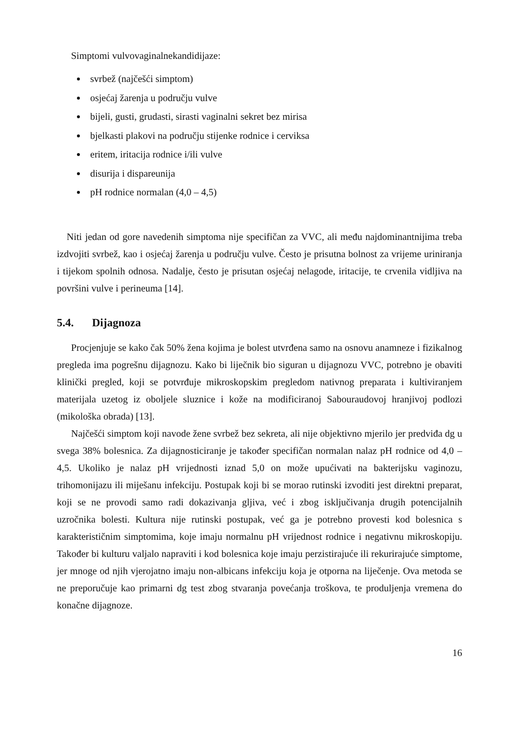Simptomi vulvovaginalnekandidijaze:
svrbež (najčešći simptom)
osjećaj žarenja u području vulve
bijeli, gusti, grudasti, sirasti vaginalni sekret bez mirisa
bjelkasti plakovi na području stijenke rodnice i cerviksa
eritem, iritacija rodnice i/ili vulve
disurija i dispareunija
pH rodnice normalan (4,0 – 4,5)
Niti jedan od gore navedenih simptoma nije specifičan za VVC, ali među najdominantnijima treba izdvojiti svrbež, kao i osjećaj žarenja u području vulve. Često je prisutna bolnost za vrijeme uriniranja i tijekom spolnih odnosa. Nadalje, često je prisutan osjećaj nelagode, iritacije, te crvenila vidljiva na površini vulve i perineuma [14].
5.4. Dijagnoza
Procjenjuje se kako čak 50% žena kojima je bolest utvrđena samo na osnovu anamneze i fizikalnog pregleda ima pogrešnu dijagnozu. Kako bi liječnik bio siguran u dijagnozu VVC, potrebno je obaviti klinički pregled, koji se potvrđuje mikroskopskim pregledom nativnog preparata i kultiviranjem materijala uzetog iz oboljele sluznice i kože na modificiranoj Sabouraudovoj hranjivoj podlozi (mikološka obrada) [13].
Najčešći simptom koji navode žene svrbež bez sekreta, ali nije objektivno mjerilo jer predviđa dg u svega 38% bolesnica. Za dijagnosticiranje je također specifičan normalan nalaz pH rodnice od 4,0 – 4,5. Ukoliko je nalaz pH vrijednosti iznad 5,0 on može upućivati na bakterijsku vaginozu, trihomonijazu ili miješanu infekciju. Postupak koji bi se morao rutinski izvoditi jest direktni preparat, koji se ne provodi samo radi dokazivanja gljiva, već i zbog isključivanja drugih potencijalnih uzročnika bolesti. Kultura nije rutinski postupak, već ga je potrebno provesti kod bolesnica s karakterističnim simptomima, koje imaju normalnu pH vrijednost rodnice i negativnu mikroskopiju. Također bi kulturu valjalo napraviti i kod bolesnica koje imaju perzistirajuće ili rekurirajuće simptome, jer mnoge od njih vjerojatno imaju non-albicans infekciju koja je otporna na liječenje. Ova metoda se ne preporučuje kao primarni dg test zbog stvaranja povećanja troškova, te produljenja vremena do konačne dijagnoze.
16